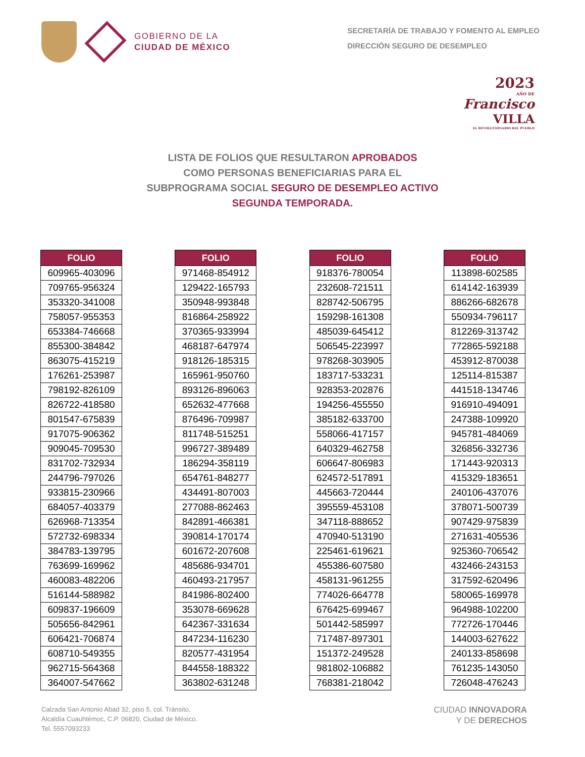GOBIERNO DE LA
CIUDAD DE MÉXICO
SECRETARÍA DE TRABAJO Y FOMENTO AL EMPLEO
DIRECCIÓN SEGURO DE DESEMPLEO
2023
AÑO DE
Francisco
VILLA
EL REVOLUCIONARIO DEL PUEBLO
LISTA DE FOLIOS QUE RESULTARON APROBADOS
COMO PERSONAS BENEFICIARIAS PARA EL
SUBPROGRAMA SOCIAL SEGURO DE DESEMPLEO ACTIVO
SEGUNDA TEMPORADA.
| FOLIO |
| --- |
| 609965-403096 |
| 709765-956324 |
| 353320-341008 |
| 758057-955353 |
| 653384-746668 |
| 855300-384842 |
| 863075-415219 |
| 176261-253987 |
| 798192-826109 |
| 826722-418580 |
| 801547-675839 |
| 917075-906362 |
| 909045-709530 |
| 831702-732934 |
| 244796-797026 |
| 933815-230966 |
| 684057-403379 |
| 626968-713354 |
| 572732-698334 |
| 384783-139795 |
| 763699-169962 |
| 460083-482206 |
| 516144-588982 |
| 609837-196609 |
| 505656-842961 |
| 606421-706874 |
| 608710-549355 |
| 962715-564368 |
| 364007-547662 |
| FOLIO |
| --- |
| 971468-854912 |
| 129422-165793 |
| 350948-993848 |
| 816864-258922 |
| 370365-933994 |
| 468187-647974 |
| 918126-185315 |
| 165961-950760 |
| 893126-896063 |
| 652632-477668 |
| 876496-709987 |
| 811748-515251 |
| 996727-389489 |
| 186294-358119 |
| 654761-848277 |
| 434491-807003 |
| 277088-862463 |
| 842891-466381 |
| 390814-170174 |
| 601672-207608 |
| 485686-934701 |
| 460493-217957 |
| 841986-802400 |
| 353078-669628 |
| 642367-331634 |
| 847234-116230 |
| 820577-431954 |
| 844558-188322 |
| 363802-631248 |
| FOLIO |
| --- |
| 918376-780054 |
| 232608-721511 |
| 828742-506795 |
| 159298-161308 |
| 485039-645412 |
| 506545-223997 |
| 978268-303905 |
| 183717-533231 |
| 928353-202876 |
| 194256-455550 |
| 385182-633700 |
| 558066-417157 |
| 640329-462758 |
| 606647-806983 |
| 624572-517891 |
| 445663-720444 |
| 395559-453108 |
| 347118-888652 |
| 470940-513190 |
| 225461-619621 |
| 455386-607580 |
| 458131-961255 |
| 774026-664778 |
| 676425-699467 |
| 501442-585997 |
| 717487-897301 |
| 151372-249528 |
| 981802-106882 |
| 768381-218042 |
| FOLIO |
| --- |
| 113898-602585 |
| 614142-163939 |
| 886266-682678 |
| 550934-796117 |
| 812269-313742 |
| 772865-592188 |
| 453912-870038 |
| 125114-815387 |
| 441518-134746 |
| 916910-494091 |
| 247388-109920 |
| 945781-484069 |
| 326856-332736 |
| 171443-920313 |
| 415329-183651 |
| 240106-437076 |
| 378071-500739 |
| 907429-975839 |
| 271631-405536 |
| 925360-706542 |
| 432466-243153 |
| 317592-620496 |
| 580065-169978 |
| 964988-102200 |
| 772726-170446 |
| 144003-627622 |
| 240133-858698 |
| 761235-143050 |
| 726048-476243 |
Calzada San Antonio Abad 32, piso 5, col. Tránsito,
Alcaldía Cuauhtémoc, C.P. 06820, Ciudad de México.
Tel. 5557093233
CIUDAD INNOVADORA
Y DE DERECHOS